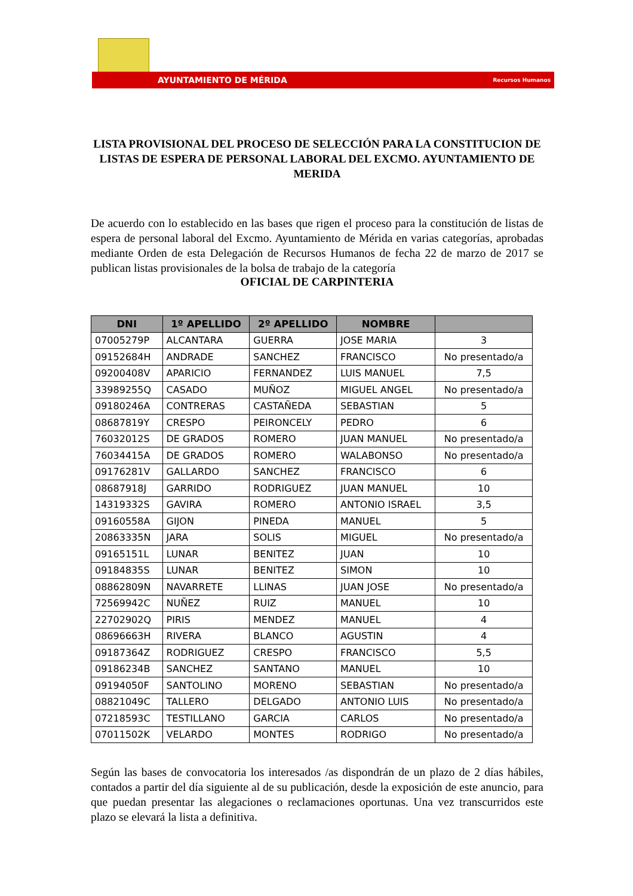AYUNTAMIENTO DE MÉRIDA Recursos Humanos
LISTA PROVISIONAL DEL PROCESO DE SELECCIÓN PARA LA CONSTITUCION DE LISTAS DE ESPERA DE PERSONAL LABORAL DEL EXCMO. AYUNTAMIENTO DE MERIDA
De acuerdo con lo establecido en las bases que rigen el proceso para la constitución de listas de espera de personal laboral del Excmo. Ayuntamiento de Mérida en varias categorías, aprobadas mediante Orden de esta Delegación de Recursos Humanos de fecha 22 de marzo de 2017 se publican listas provisionales de la bolsa de trabajo de la categoría
OFICIAL DE CARPINTERIA
| DNI | 1º APELLIDO | 2º APELLIDO | NOMBRE | |
| --- | --- | --- | --- | --- |
| 07005279P | ALCANTARA | GUERRA | JOSE MARIA | 3 |
| 09152684H | ANDRADE | SANCHEZ | FRANCISCO | No presentado/a |
| 09200408V | APARICIO | FERNANDEZ | LUIS MANUEL | 7,5 |
| 33989255Q | CASADO | MUÑOZ | MIGUEL ANGEL | No presentado/a |
| 09180246A | CONTRERAS | CASTAÑEDA | SEBASTIAN | 5 |
| 08687819Y | CRESPO | PEIRONCELY | PEDRO | 6 |
| 76032012S | DE GRADOS | ROMERO | JUAN MANUEL | No presentado/a |
| 76034415A | DE GRADOS | ROMERO | WALABONSO | No presentado/a |
| 09176281V | GALLARDO | SANCHEZ | FRANCISCO | 6 |
| 08687918J | GARRIDO | RODRIGUEZ | JUAN MANUEL | 10 |
| 14319332S | GAVIRA | ROMERO | ANTONIO ISRAEL | 3,5 |
| 09160558A | GIJON | PINEDA | MANUEL | 5 |
| 20863335N | JARA | SOLIS | MIGUEL | No presentado/a |
| 09165151L | LUNAR | BENITEZ | JUAN | 10 |
| 09184835S | LUNAR | BENITEZ | SIMON | 10 |
| 08862809N | NAVARRETE | LLINAS | JUAN JOSE | No presentado/a |
| 72569942C | NUÑEZ | RUIZ | MANUEL | 10 |
| 22702902Q | PIRIS | MENDEZ | MANUEL | 4 |
| 08696663H | RIVERA | BLANCO | AGUSTIN | 4 |
| 09187364Z | RODRIGUEZ | CRESPO | FRANCISCO | 5,5 |
| 09186234B | SANCHEZ | SANTANO | MANUEL | 10 |
| 09194050F | SANTOLINO | MORENO | SEBASTIAN | No presentado/a |
| 08821049C | TALLERO | DELGADO | ANTONIO LUIS | No presentado/a |
| 07218593C | TESTILLANO | GARCIA | CARLOS | No presentado/a |
| 07011502K | VELARDO | MONTES | RODRIGO | No presentado/a |
Según las bases de convocatoria los interesados /as dispondrán de un plazo de 2 días hábiles, contados a partir del día siguiente al de su publicación, desde la exposición de este anuncio, para que puedan presentar las alegaciones o reclamaciones oportunas. Una vez transcurridos este plazo se elevará la lista a definitiva.